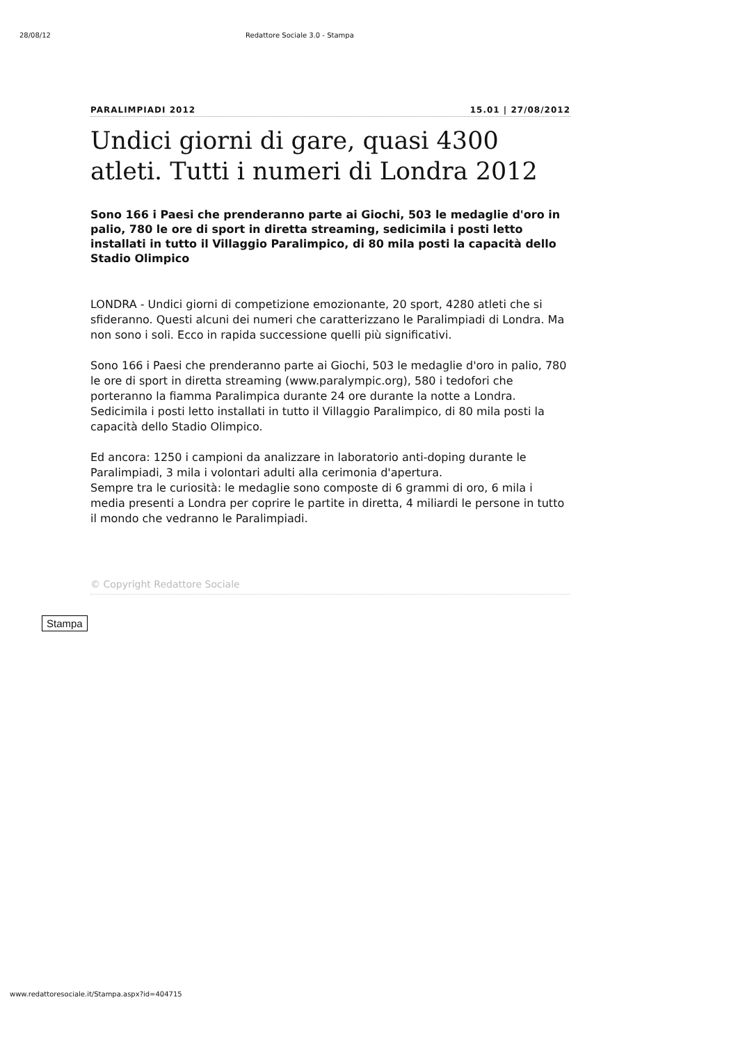28/08/12 Redattore Sociale 3.0 - Stampa
PARALIMPIADI 2012 15.01 | 27/08/2012
Undici giorni di gare, quasi 4300 atleti. Tutti i numeri di Londra 2012
Sono 166 i Paesi che prenderanno parte ai Giochi, 503 le medaglie d'oro in palio, 780 le ore di sport in diretta streaming, sedicimila i posti letto installati in tutto il Villaggio Paralimpico, di 80 mila posti la capacità dello Stadio Olimpico
LONDRA - Undici giorni di competizione emozionante, 20 sport, 4280 atleti che si sfideranno. Questi alcuni dei numeri che caratterizzano le Paralimpiadi di Londra. Ma non sono i soli. Ecco in rapida successione quelli più significativi.
Sono 166 i Paesi che prenderanno parte ai Giochi, 503 le medaglie d'oro in palio, 780 le ore di sport in diretta streaming (www.paralympic.org), 580 i tedofori che porteranno la fiamma Paralimpica durante 24 ore durante la notte a Londra. Sedicimila i posti letto installati in tutto il Villaggio Paralimpico, di 80 mila posti la capacità dello Stadio Olimpico.
Ed ancora: 1250 i campioni da analizzare in laboratorio anti-doping durante le Paralimpiadi, 3 mila i volontari adulti alla cerimonia d'apertura.
Sempre tra le curiosità: le medaglie sono composte di 6 grammi di oro, 6 mila i media presenti a Londra per coprire le partite in diretta, 4 miliardi le persone in tutto il mondo che vedranno le Paralimpiadi.
© Copyright Redattore Sociale
Stampa
www.redattoresociale.it/Stampa.aspx?id=404715